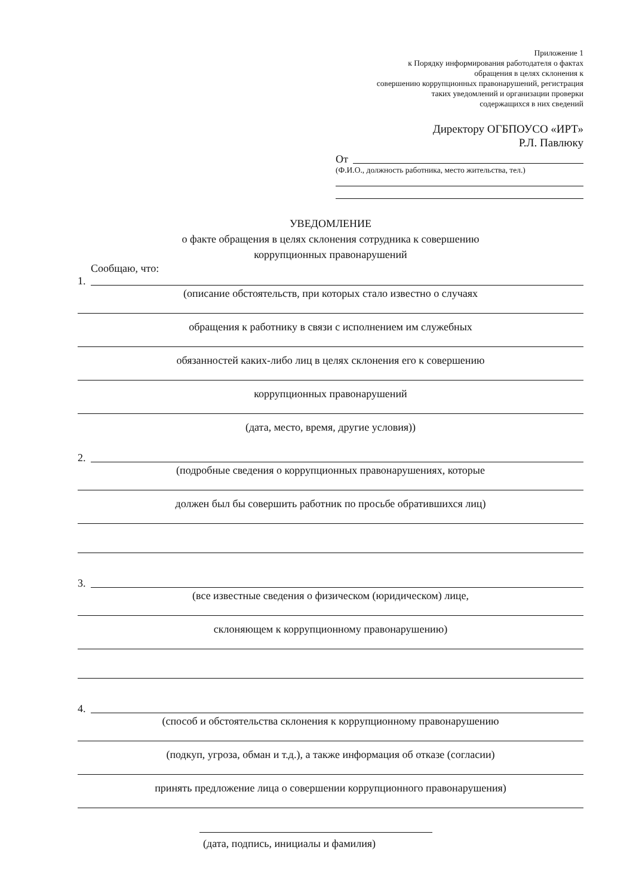Приложение 1
к Порядку информирования работодателя о фактах
обращения в целях склонения к
совершению коррупционных правонарушений, регистрация
таких уведомлений и организации проверки
содержащихся в них сведений
Директору ОГБПОУСО «ИРТ»
Р.Л. Павлюку
От
(Ф.И.О., должность работника, место жительства, тел.)
УВЕДОМЛЕНИЕ
о факте обращения в целях склонения сотрудника к совершению
коррупционных правонарушений
Сообщаю, что:
1.
(описание обстоятельств, при которых стало известно о случаях
обращения к работнику в связи с исполнением им служебных
обязанностей каких-либо лиц в целях склонения его к совершению
коррупционных правонарушений
(дата, место, время, другие условия))
2.
(подробные сведения о коррупционных правонарушениях, которые
должен был бы совершить работник по просьбе обратившихся лиц)
3.
(все известные сведения о физическом (юридическом) лице,
склоняющем к коррупционному правонарушению)
4.
(способ и обстоятельства склонения к коррупционному правонарушению
(подкуп, угроза, обман и т.д.), а также информация об отказе (согласии)
принять предложение лица о совершении коррупционного правонарушения)
(дата, подпись, инициалы и фамилия)